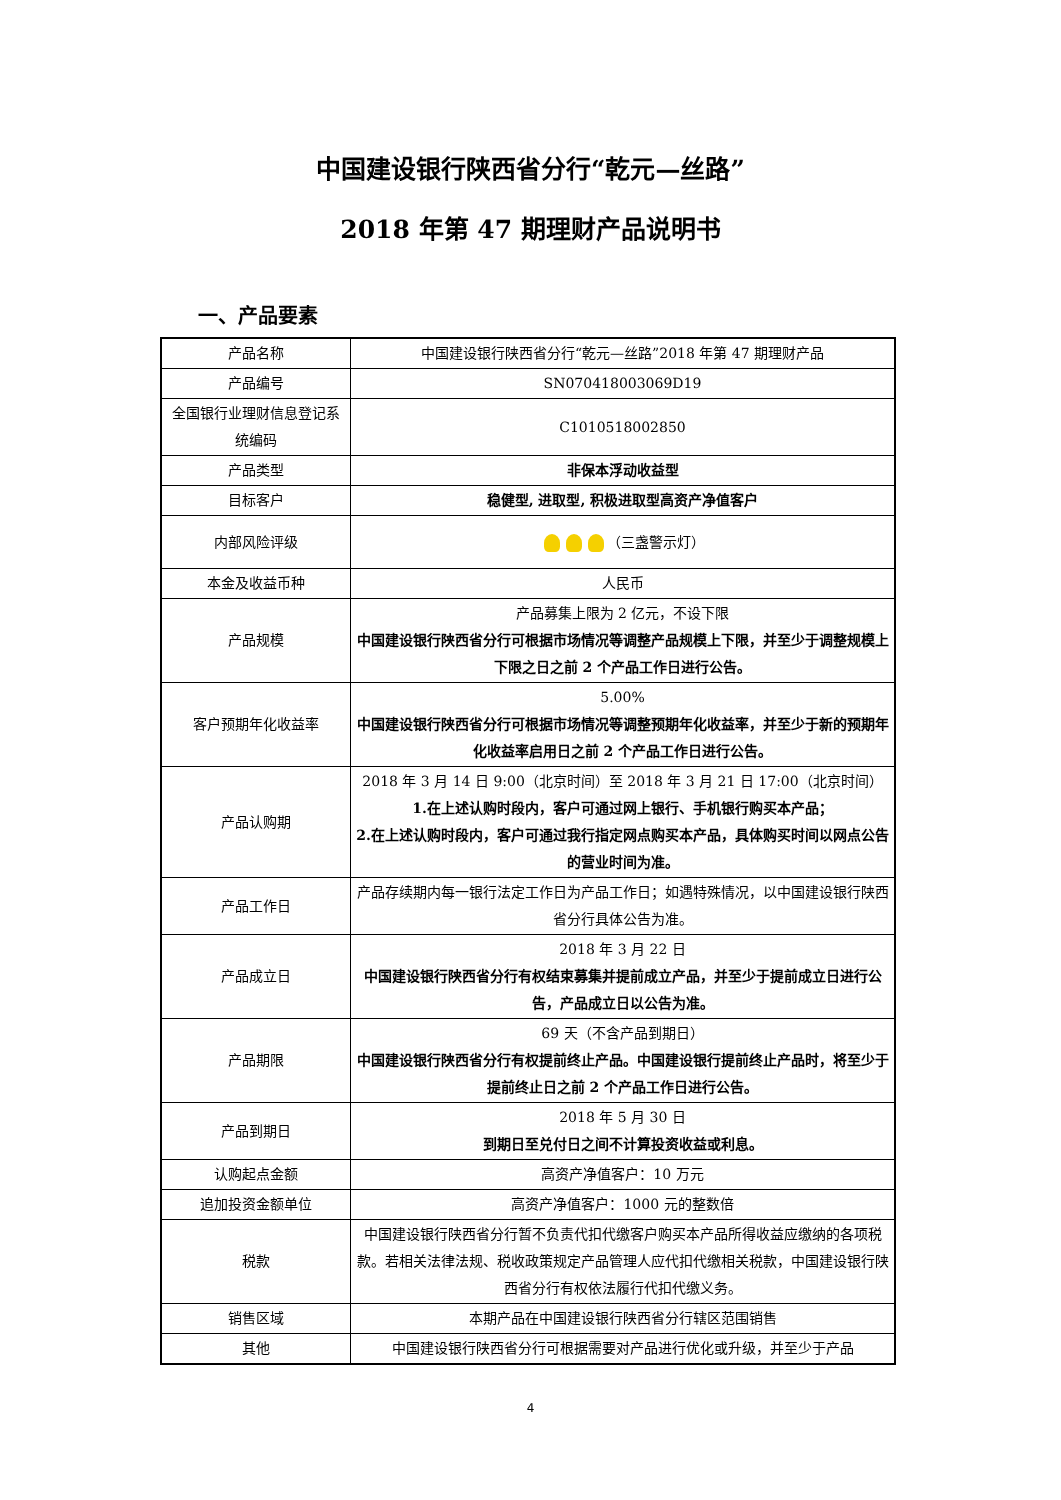中国建设银行陕西省分行“乾元—丝路”
2018 年第 47 期理财产品说明书
一、产品要素
| 产品名称 | 中国建设银行陕西省分行“乾元—丝路”2018 年第 47 期理财产品 |
| 产品编号 | SN070418003069D19 |
| 全国银行业理财信息登记系统编码 | C1010518002850 |
| 产品类型 | 非保本浮动收益型 |
| 目标客户 | 稳健型, 进取型, 积极进取型高资产净值客户 |
| 内部风险评级 | （三盏警示灯） |
| 本金及收益币种 | 人民币 |
| 产品规模 | 产品募集上限为 2 亿元，不设下限 中国建设银行陕西省分行可根据市场情况等调整产品规模上下限，并至少于调整规模上下限之日之前 2 个产品工作日进行公告。 |
| 客户预期年化收益率 | 5.00% 中国建设银行陕西省分行可根据市场情况等调整预期年化收益率，并至少于新的预期年化收益率启用日之前 2 个产品工作日进行公告。 |
| 产品认购期 | 2018 年 3 月 14 日 9:00（北京时间）至 2018 年 3 月 21 日 17:00（北京时间） 1.在上述认购时段内，客户可通过网上银行、手机银行购买本产品； 2.在上述认购时段内，客户可通过我行指定网点购买本产品，具体购买时间以网点公告的营业时间为准。 |
| 产品工作日 | 产品存续期内每一银行法定工作日为产品工作日；如遇特殊情况，以中国建设银行陕西省分行具体公告为准。 |
| 产品成立日 | 2018 年 3 月 22 日 中国建设银行陕西省分行有权结束募集并提前成立产品，并至少于提前成立日进行公告，产品成立日以公告为准。 |
| 产品期限 | 69 天（不含产品到期日） 中国建设银行陕西省分行有权提前终止产品。中国建设银行提前终止产品时，将至少于提前终止日之前 2 个产品工作日进行公告。 |
| 产品到期日 | 2018 年 5 月 30 日 到期日至兑付日之间不计算投资收益或利息。 |
| 认购起点金额 | 高资产净值客户：10 万元 |
| 追加投资金额单位 | 高资产净值客户：1000 元的整数倍 |
| 税款 | 中国建设银行陕西省分行暂不负责代扣代缴客户购买本产品所得收益应缴纳的各项税款。若相关法律法规、税收政策规定产品管理人应代扣代缴相关税款，中国建设银行陕西省分行有权依法履行代扣代缴义务。 |
| 销售区域 | 本期产品在中国建设银行陕西省分行辖区范围销售 |
| 其他 | 中国建设银行陕西省分行可根据需要对产品进行优化或升级，并至少于产品 |
4